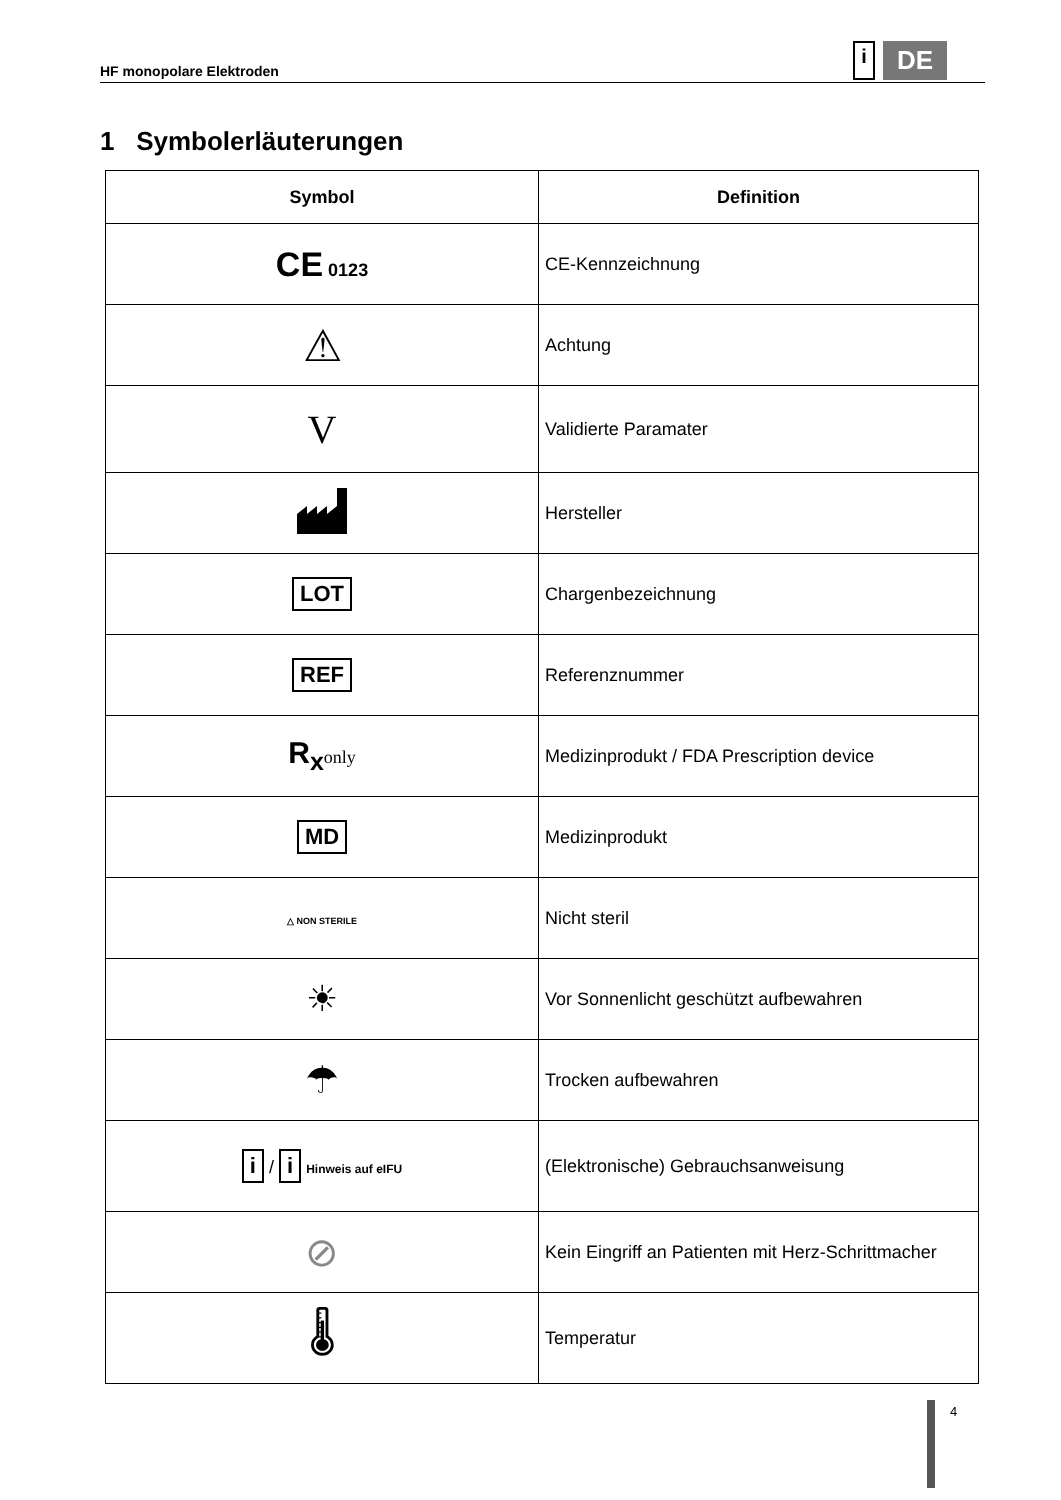HF monopolare Elektroden i DE
1 Symbolerläuterungen
| Symbol | Definition |
| --- | --- |
| CE 0123 | CE-Kennzeichnung |
| ⚠ | Achtung |
| V | Validierte Paramater |
| | Hersteller |
| LOT | Chargenbezeichnung |
| REF | Referenznummer |
| R<sub>x</sub> only | Medizinprodukt / FDA Prescription device |
| MD | Medizinprodukt |
| △ NON STERILE | Nicht steril |
| ☀ | Vor Sonnenlicht geschützt aufbewahren |
| ☂ | Trocken aufbewahren |
| i / i Hinweis auf eIFU | (Elektronische) Gebrauchsanweisung |
| ⊘ | Kein Eingriff an Patienten mit Herz-Schrittmacher |
| 🌡 | Temperatur |
4